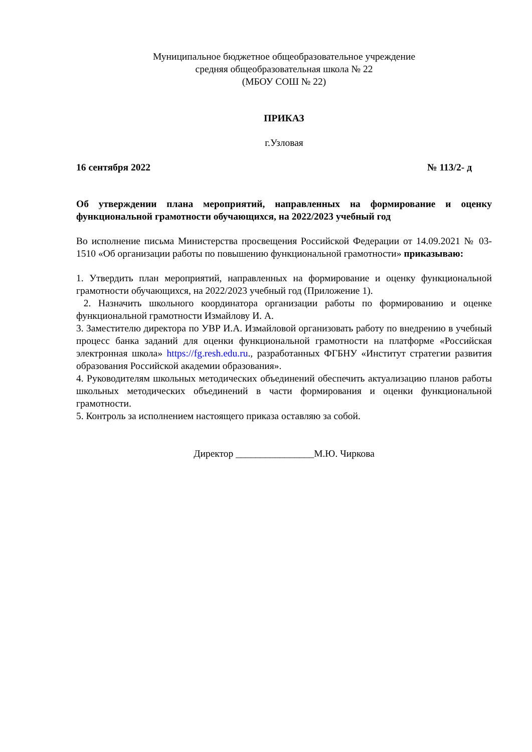Муниципальное бюджетное общеобразовательное учреждение
средняя общеобразовательная школа № 22
(МБОУ СОШ № 22)
ПРИКАЗ
г.Узловая
16 сентября 2022 № 113/2- д
Об утверждении плана мероприятий, направленных на формирование и оценку функциональной грамотности обучающихся, на 2022/2023 учебный год
Во исполнение письма Министерства просвещения Российской Федерации от 14.09.2021 № 03-1510 «Об организации работы по повышению функциональной грамотности» приказываю:
1. Утвердить план мероприятий, направленных на формирование и оценку функциональной грамотности обучающихся, на 2022/2023 учебный год (Приложение 1).
2. Назначить школьного координатора организации работы по формированию и оценке функциональной грамотности Измайлову И. А.
3. Заместителю директора по УВР И.А. Измайловой организовать работу по внедрению в учебный процесс банка заданий для оценки функциональной грамотности на платформе «Российская электронная школа» https://fg.resh.edu.ru., разработанных ФГБНУ «Институт стратегии развития образования Российской академии образования».
4. Руководителям школьных методических объединений обеспечить актуализацию планов работы школьных методических объединений в части формирования и оценки функциональной грамотности.
5. Контроль за исполнением настоящего приказа оставляю за собой.
Директор ________________М.Ю. Чиркова